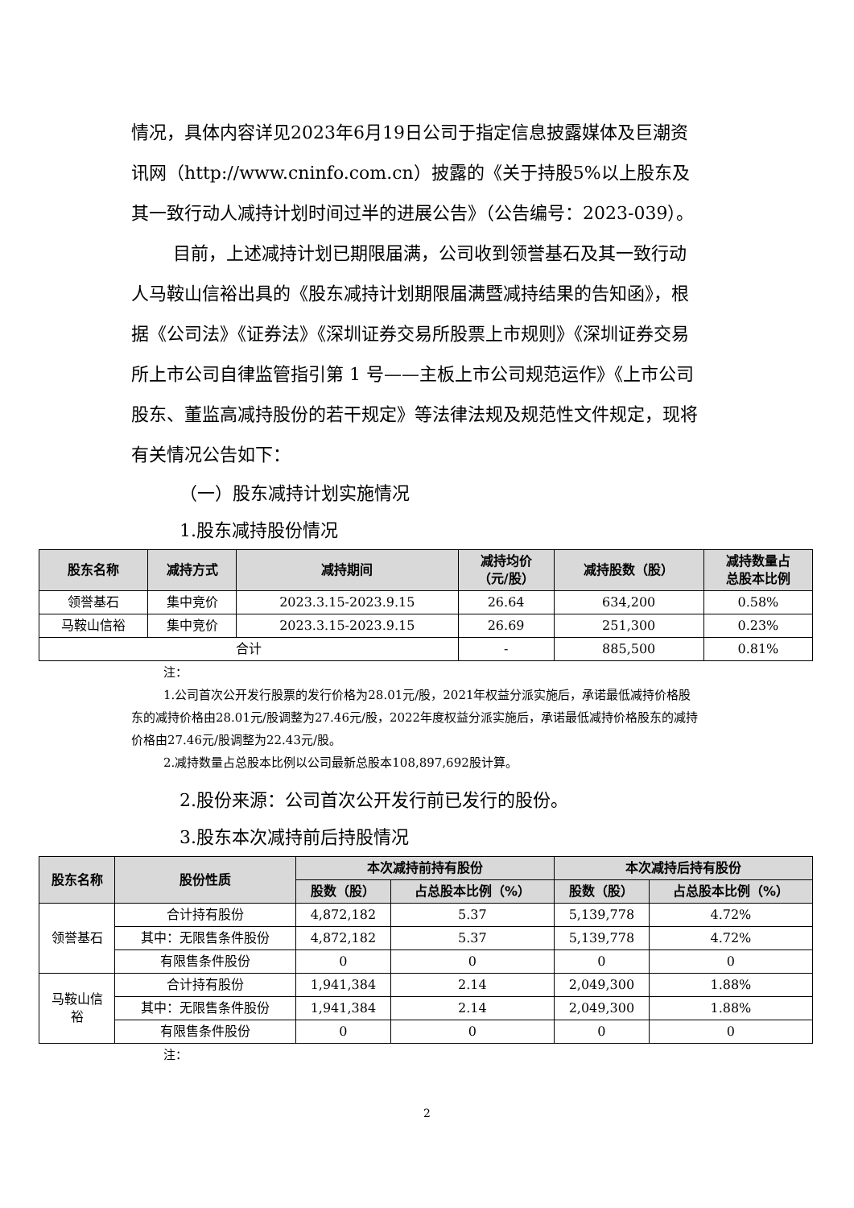情况，具体内容详见2023年6月19日公司于指定信息披露媒体及巨潮资讯网（http://www.cninfo.com.cn）披露的《关于持股5%以上股东及其一致行动人减持计划时间过半的进展公告》（公告编号：2023-039）。
目前，上述减持计划已期限届满，公司收到领誉基石及其一致行动人马鞍山信裕出具的《股东减持计划期限届满暨减持结果的告知函》，根据《公司法》《证券法》《深圳证券交易所股票上市规则》《深圳证券交易所上市公司自律监管指引第 1 号——主板上市公司规范运作》《上市公司股东、董监高减持股份的若干规定》等法律法规及规范性文件规定，现将有关情况公告如下：
（一）股东减持计划实施情况
1.股东减持股份情况
| 股东名称 | 减持方式 | 减持期间 | 减持均价 （元/股） | 减持股数（股） | 减持数量占 总股本比例 |
| --- | --- | --- | --- | --- | --- |
| 领誉基石 | 集中竞价 | 2023.3.15-2023.9.15 | 26.64 | 634,200 | 0.58% |
| 马鞍山信裕 | 集中竞价 | 2023.3.15-2023.9.15 | 26.69 | 251,300 | 0.23% |
| 合计 | | | - | 885,500 | 0.81% |
注：
1.公司首次公开发行股票的发行价格为28.01元/股，2021年权益分派实施后，承诺最低减持价格股东的减持价格由28.01元/股调整为27.46元/股，2022年度权益分派实施后，承诺最低减持价格股东的减持价格由27.46元/股调整为22.43元/股。
2.减持数量占总股本比例以公司最新总股本108,897,692股计算。
2.股份来源：公司首次公开发行前已发行的股份。
3.股东本次减持前后持股情况
| 股东名称 | 股份性质 | 本次减持前持有股份 | | 本次减持后持有股份 | |
| --- | --- | --- | --- | --- | --- |
| | | 股数（股） | 占总股本比例（%） | 股数（股） | 占总股本比例（%） |
| 领誉基石 | 合计持有股份 | 4,872,182 | 5.37 | 5,139,778 | 4.72% |
| | 其中：无限售条件股份 | 4,872,182 | 5.37 | 5,139,778 | 4.72% |
| | 有限售条件股份 | 0 | 0 | 0 | 0 |
| 马鞍山信 裕 | 合计持有股份 | 1,941,384 | 2.14 | 2,049,300 | 1.88% |
| | 其中：无限售条件股份 | 1,941,384 | 2.14 | 2,049,300 | 1.88% |
| | 有限售条件股份 | 0 | 0 | 0 | 0 |
注：
2